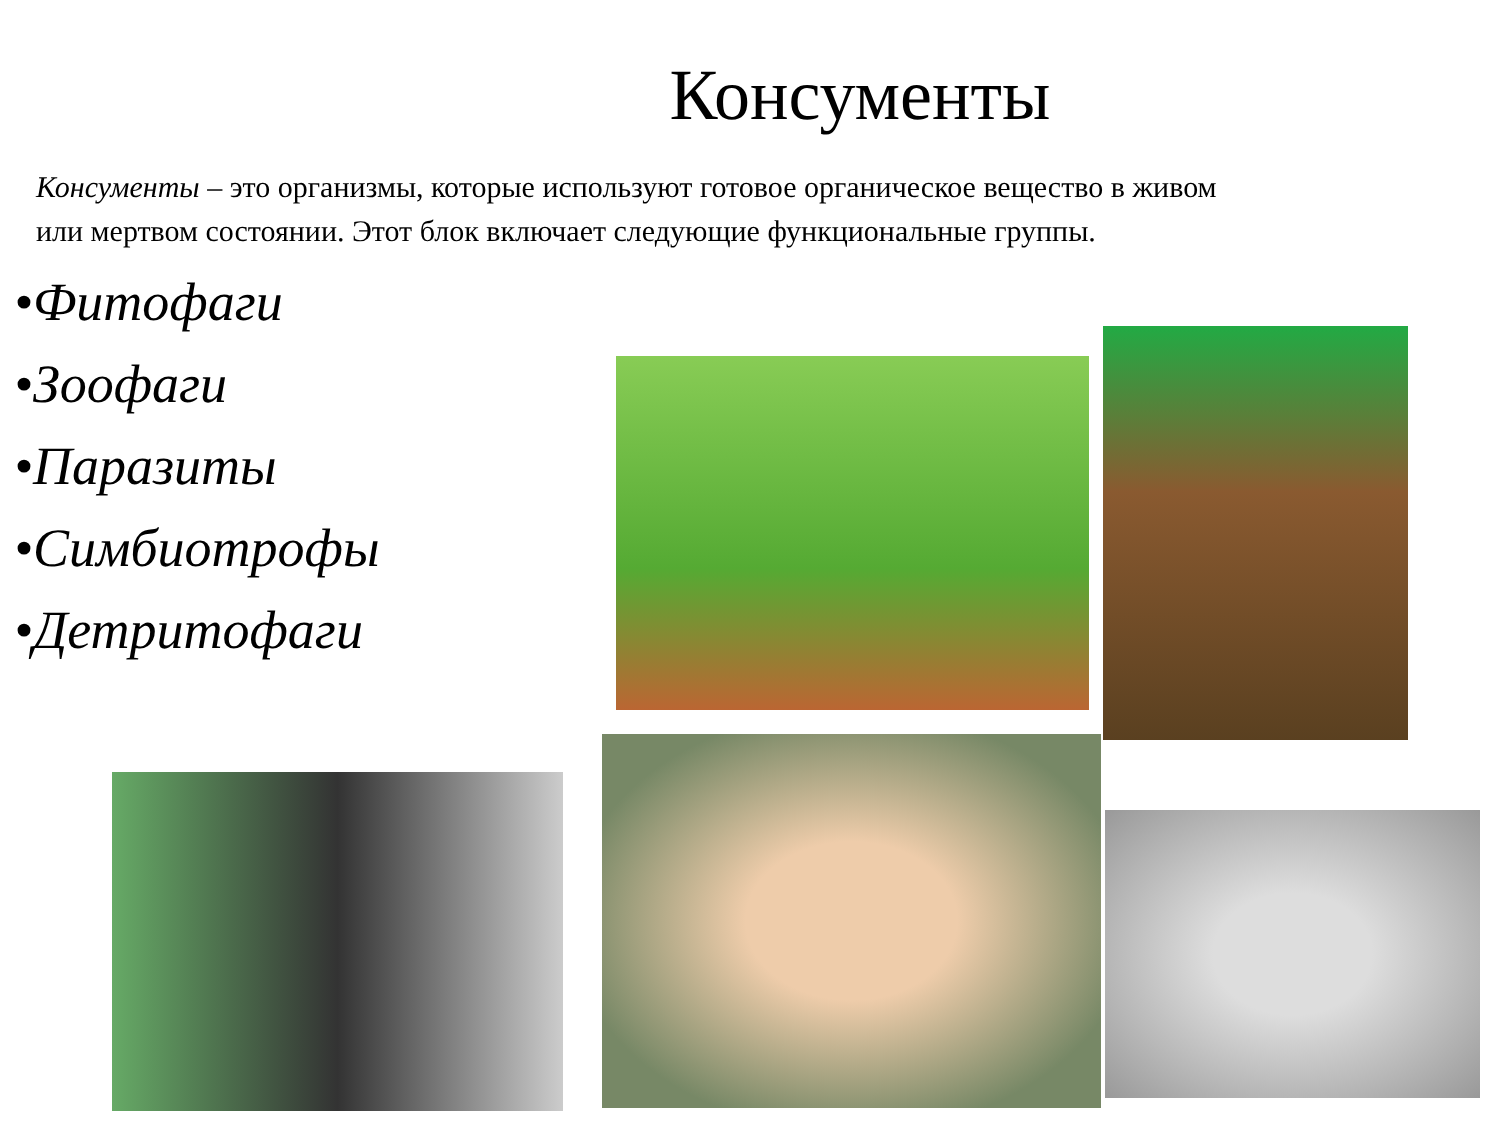Консументы
Консументы – это организмы, которые используют готовое органическое вещество в живом
или мертвом состоянии. Этот блок включает следующие функциональные группы.
•Фитофаги
•Зоофаги
•Паразиты
•Симбиотрофы
•Детритофаги